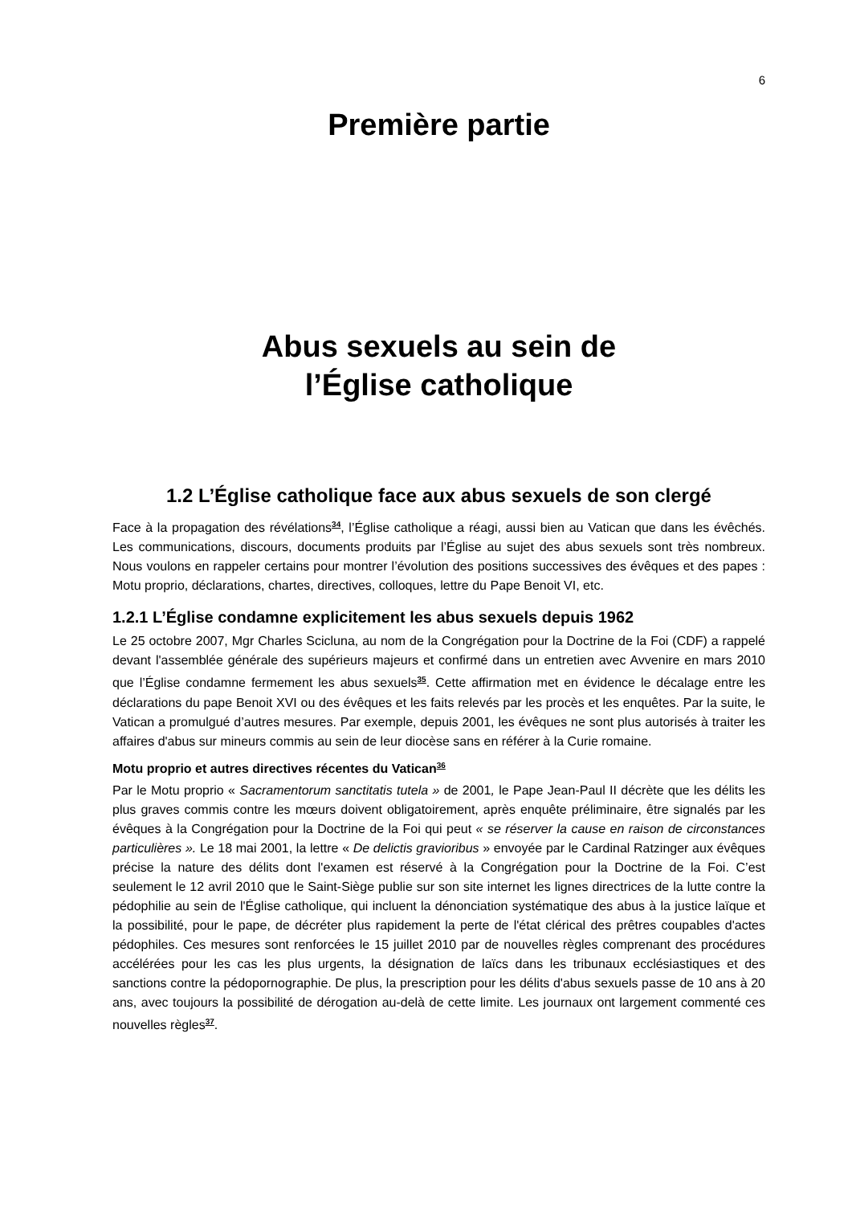6
Première partie
Abus sexuels au sein de
l’Église catholique
1.2 L’Église catholique face aux abus sexuels de son clergé
Face à la propagation des révélations<sup>34</sup>, l’Église catholique a réagi, aussi bien au Vatican que dans les évêchés. Les communications, discours, documents produits par l’Église au sujet des abus sexuels sont très nombreux. Nous voulons en rappeler certains pour montrer l’évolution des positions successives des évêques et des papes : Motu proprio, déclarations, chartes, directives, colloques, lettre du Pape Benoit VI, etc.
1.2.1 L’Église condamne explicitement les abus sexuels depuis 1962
Le 25 octobre 2007, Mgr Charles Scicluna, au nom de la Congrégation pour la Doctrine de la Foi (CDF) a rappelé devant l'assemblée générale des supérieurs majeurs et confirmé dans un entretien avec Avvenire en mars 2010 que l’Église condamne fermement les abus sexuels<sup>35</sup>. Cette affirmation met en évidence le décalage entre les déclarations du pape Benoit XVI ou des évêques et les faits relevés par les procès et les enquêtes. Par la suite, le Vatican a promulgué d’autres mesures. Par exemple, depuis 2001, les évêques ne sont plus autorisés à traiter les affaires d'abus sur mineurs commis au sein de leur diocèse sans en référer à la Curie romaine.
Motu proprio et autres directives récentes du Vatican<sup>36</sup>
Par le Motu proprio « Sacramentorum sanctitatis tutela » de 2001, le Pape Jean-Paul II décrète que les délits les plus graves commis contre les mœurs doivent obligatoirement, après enquête préliminaire, être signalés par les évêques à la Congrégation pour la Doctrine de la Foi qui peut « se réserver la cause en raison de circonstances particulières ». Le 18 mai 2001, la lettre « De delictis gravioribus » envoyée par le Cardinal Ratzinger aux évêques précise la nature des délits dont l'examen est réservé à la Congrégation pour la Doctrine de la Foi. C’est seulement le 12 avril 2010 que le Saint-Siège publie sur son site internet les lignes directrices de la lutte contre la pédophilie au sein de l'Église catholique, qui incluent la dénonciation systématique des abus à la justice laïque et la possibilité, pour le pape, de décréter plus rapidement la perte de l'état clérical des prêtres coupables d'actes pédophiles. Ces mesures sont renforcées le 15 juillet 2010 par de nouvelles règles comprenant des procédures accélérées pour les cas les plus urgents, la désignation de laïcs dans les tribunaux ecclésiastiques et des sanctions contre la pédopornographie. De plus, la prescription pour les délits d'abus sexuels passe de 10 ans à 20 ans, avec toujours la possibilité de dérogation au-delà de cette limite. Les journaux ont largement commenté ces nouvelles règles<sup>37</sup>.